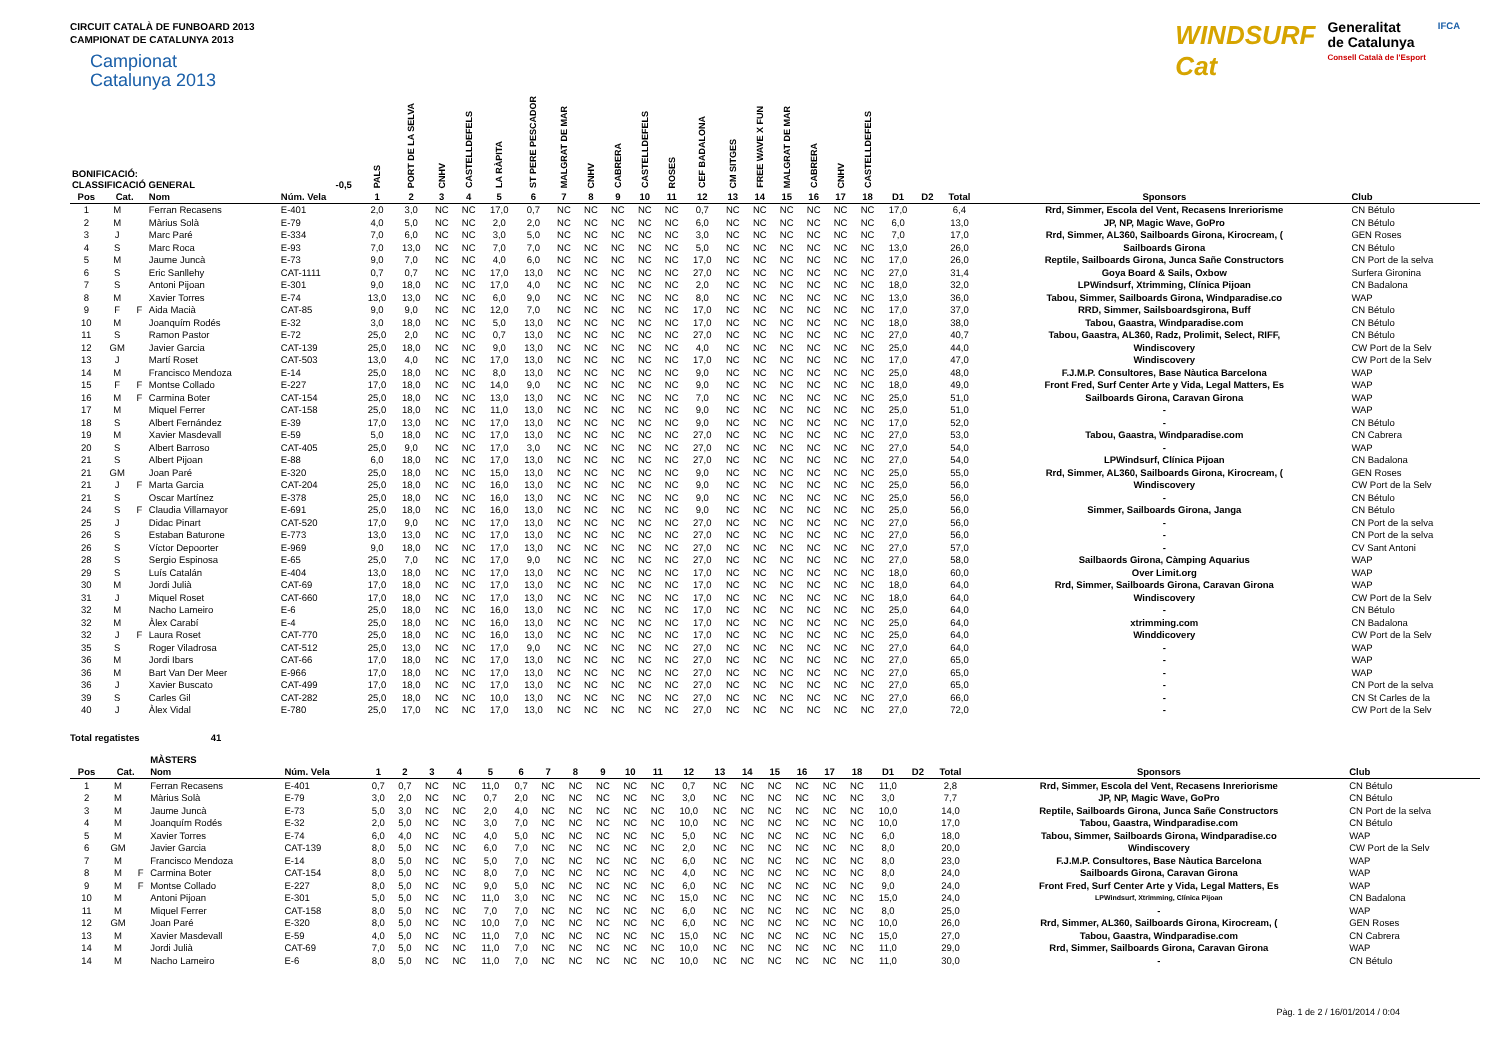CIRCUIT CATALÀ DE FUNBOARD 2013
CAMPIONAT DE CATALUNYA 2013
Campionat
Catalunya 2013
WINDSURF
Cat
Generalitat
de Catalunya
Consell Català de l'Esport
IFCA
| BONIFICACIÓ: CLASSIFICACIÓ GENERAL | | | | -0,5 | | PALS | PORT DE LA SELVA | CNHV | CASTELLDEFELS | LA RÀPITA | ST PERE PESCADOR | MALGRAT DE MAR | CNHV | CABRERA | CASTELLDEFELS | ROSES | CEF BADALONA | CM SITGES | FREE WAVE X FUN | MALGRAT DE MAR | CABRERA | CNHV | CASTELLDEFELS | | | | | |
| --- | --- | --- | --- | --- | --- | --- | --- | --- | --- | --- | --- | --- | --- | --- | --- | --- | --- | --- | --- | --- | --- | --- | --- | --- | --- | --- | --- | --- |
| Pos | Cat. | | Nom | Núm. Vela | | 1 | 2 | 3 | 4 | 5 | 6 | 7 | 8 | 9 | 10 | 11 | 12 | 13 | 14 | 15 | 16 | 17 | 18 | D1 | D2 | Total | Sponsors | Club |
| 1 | M | | Ferran Recasens | E-401 | | 2,0 | 3,0 | NC | NC | 17,0 | 0,7 | NC | NC | NC | NC | NC | 0,7 | NC | NC | NC | NC | NC | NC | 17,0 | | 6,4 | Rrd, Simmer, Escola del Vent, Recasens Inreriorisme | CN Bétulo |
| 2 | M | | Màrius Solà | E-79 | | 4,0 | 5,0 | NC | NC | 2,0 | 2,0 | NC | NC | NC | NC | NC | 6,0 | NC | NC | NC | NC | NC | NC | 6,0 | | 13,0 | JP, NP, Magic Wave, GoPro | CN Bétulo |
| 3 | J | | Marc Paré | E-334 | | 7,0 | 6,0 | NC | NC | 3,0 | 5,0 | NC | NC | NC | NC | NC | 3,0 | NC | NC | NC | NC | NC | NC | 7,0 | | 17,0 | Rrd, Simmer, AL360, Sailboards Girona, Kirocream, ( | GEN Roses |
| 4 | S | | Marc Roca | E-93 | | 7,0 | 13,0 | NC | NC | 7,0 | 7,0 | NC | NC | NC | NC | NC | 5,0 | NC | NC | NC | NC | NC | NC | 13,0 | | 26,0 | Sailboards Girona | CN Bétulo |
| 5 | M | | Jaume Juncà | E-73 | | 9,0 | 7,0 | NC | NC | 4,0 | 6,0 | NC | NC | NC | NC | NC | 17,0 | NC | NC | NC | NC | NC | NC | 17,0 | | 26,0 | Reptile, Sailboards Girona, Junca Sañe Constructors | CN Port de la selva |
| 6 | S | | Eric Sanllehy | CAT-1111 | | 0,7 | 0,7 | NC | NC | 17,0 | 13,0 | NC | NC | NC | NC | NC | 27,0 | NC | NC | NC | NC | NC | NC | 27,0 | | 31,4 | Goya Board & Sails, Oxbow | Surfera Gironina |
| 7 | S | | Antoni Pijoan | E-301 | | 9,0 | 18,0 | NC | NC | 17,0 | 4,0 | NC | NC | NC | NC | NC | 2,0 | NC | NC | NC | NC | NC | NC | 18,0 | | 32,0 | LPWindsurf, Xtrimming, Clínica Pijoan | CN Badalona |
| 8 | M | | Xavier Torres | E-74 | | 13,0 | 13,0 | NC | NC | 6,0 | 9,0 | NC | NC | NC | NC | NC | 8,0 | NC | NC | NC | NC | NC | NC | 13,0 | | 36,0 | Tabou, Simmer, Sailboards Girona, Windparadise.co | WAP |
| 9 | F | F | Aida Macià | CAT-85 | | 9,0 | 9,0 | NC | NC | 12,0 | 7,0 | NC | NC | NC | NC | NC | 17,0 | NC | NC | NC | NC | NC | NC | 17,0 | | 37,0 | RRD, Simmer, Sailsboardsgirona, Buff | CN Bétulo |
| 10 | M | | Joanquím Rodés | E-32 | | 3,0 | 18,0 | NC | NC | 5,0 | 13,0 | NC | NC | NC | NC | NC | 17,0 | NC | NC | NC | NC | NC | NC | 18,0 | | 38,0 | Tabou, Gaastra, Windparadise.com | CN Bétulo |
| 11 | S | | Ramon Pastor | E-72 | | 25,0 | 2,0 | NC | NC | 0,7 | 13,0 | NC | NC | NC | NC | NC | 27,0 | NC | NC | NC | NC | NC | NC | 27,0 | | 40,7 | Tabou, Gaastra, AL360, Radz, Prolimit, Select, RIFF, | CN Bétulo |
| 12 | GM | | Javier Garcia | CAT-139 | | 25,0 | 18,0 | NC | NC | 9,0 | 13,0 | NC | NC | NC | NC | NC | 4,0 | NC | NC | NC | NC | NC | NC | 25,0 | | 44,0 | Windiscovery | CW Port de la Selv |
| 13 | J | | Martí Roset | CAT-503 | | 13,0 | 4,0 | NC | NC | 17,0 | 13,0 | NC | NC | NC | NC | NC | 17,0 | NC | NC | NC | NC | NC | NC | 17,0 | | 47,0 | Windiscovery | CW Port de la Selv |
| 14 | M | | Francisco Mendoza | E-14 | | 25,0 | 18,0 | NC | NC | 8,0 | 13,0 | NC | NC | NC | NC | NC | 9,0 | NC | NC | NC | NC | NC | NC | 25,0 | | 48,0 | F.J.M.P. Consultores, Base Nàutica Barcelona | WAP |
| 15 | F | F | Montse Collado | E-227 | | 17,0 | 18,0 | NC | NC | 14,0 | 9,0 | NC | NC | NC | NC | NC | 9,0 | NC | NC | NC | NC | NC | NC | 18,0 | | 49,0 | Front Fred, Surf Center Arte y Vida, Legal Matters, Es | WAP |
| 16 | M | F | Carmina Boter | CAT-154 | | 25,0 | 18,0 | NC | NC | 13,0 | 13,0 | NC | NC | NC | NC | NC | 7,0 | NC | NC | NC | NC | NC | NC | 25,0 | | 51,0 | Sailboards Girona, Caravan Girona | WAP |
| 17 | M | | Miquel Ferrer | CAT-158 | | 25,0 | 18,0 | NC | NC | 11,0 | 13,0 | NC | NC | NC | NC | NC | 9,0 | NC | NC | NC | NC | NC | NC | 25,0 | | 51,0 | - | WAP |
| 18 | S | | Albert Fernández | E-39 | | 17,0 | 13,0 | NC | NC | 17,0 | 13,0 | NC | NC | NC | NC | NC | 9,0 | NC | NC | NC | NC | NC | NC | 17,0 | | 52,0 | - | CN Bétulo |
| 19 | M | | Xavier Masdevall | E-59 | | 5,0 | 18,0 | NC | NC | 17,0 | 13,0 | NC | NC | NC | NC | NC | 27,0 | NC | NC | NC | NC | NC | NC | 27,0 | | 53,0 | Tabou, Gaastra, Windparadise.com | CN Cabrera |
| 20 | S | | Albert Barroso | CAT-405 | | 25,0 | 9,0 | NC | NC | 17,0 | 3,0 | NC | NC | NC | NC | NC | 27,0 | NC | NC | NC | NC | NC | NC | 27,0 | | 54,0 | - | WAP |
| 21 | S | | Albert Pijoan | E-88 | | 6,0 | 18,0 | NC | NC | 17,0 | 13,0 | NC | NC | NC | NC | NC | 27,0 | NC | NC | NC | NC | NC | NC | 27,0 | | 54,0 | LPWindsurf, Clínica Pijoan | CN Badalona |
| 21 | GM | | Joan Paré | E-320 | | 25,0 | 18,0 | NC | NC | 15,0 | 13,0 | NC | NC | NC | NC | NC | 9,0 | NC | NC | NC | NC | NC | NC | 25,0 | | 55,0 | Rrd, Simmer, AL360, Sailboards Girona, Kirocream, ( | GEN Roses |
| 21 | J | F | Marta Garcia | CAT-204 | | 25,0 | 18,0 | NC | NC | 16,0 | 13,0 | NC | NC | NC | NC | NC | 9,0 | NC | NC | NC | NC | NC | NC | 25,0 | | 56,0 | Windiscovery | CW Port de la Selv |
| 21 | S | | Oscar Martínez | E-378 | | 25,0 | 18,0 | NC | NC | 16,0 | 13,0 | NC | NC | NC | NC | NC | 9,0 | NC | NC | NC | NC | NC | NC | 25,0 | | 56,0 | - | CN Bétulo |
| 24 | S | F | Claudia Villamayor | E-691 | | 25,0 | 18,0 | NC | NC | 16,0 | 13,0 | NC | NC | NC | NC | NC | 9,0 | NC | NC | NC | NC | NC | NC | 25,0 | | 56,0 | Simmer, Sailboards Girona, Janga | CN Bétulo |
| 25 | J | | Didac Pinart | CAT-520 | | 17,0 | 9,0 | NC | NC | 17,0 | 13,0 | NC | NC | NC | NC | NC | 27,0 | NC | NC | NC | NC | NC | NC | 27,0 | | 56,0 | - | CN Port de la selva |
| 26 | S | | Estaban Baturone | E-773 | | 13,0 | 13,0 | NC | NC | 17,0 | 13,0 | NC | NC | NC | NC | NC | 27,0 | NC | NC | NC | NC | NC | NC | 27,0 | | 56,0 | - | CN Port de la selva |
| 26 | S | | Víctor Depoorter | E-969 | | 9,0 | 18,0 | NC | NC | 17,0 | 13,0 | NC | NC | NC | NC | NC | 27,0 | NC | NC | NC | NC | NC | NC | 27,0 | | 57,0 | - | CV Sant Antoni |
| 28 | S | | Sergio Espinosa | E-65 | | 25,0 | 7,0 | NC | NC | 17,0 | 9,0 | NC | NC | NC | NC | NC | 27,0 | NC | NC | NC | NC | NC | NC | 27,0 | | 58,0 | Sailbaords Girona, Càmping Aquarius | WAP |
| 29 | S | | Luís Catalán | E-404 | | 13,0 | 18,0 | NC | NC | 17,0 | 13,0 | NC | NC | NC | NC | NC | 17,0 | NC | NC | NC | NC | NC | NC | 18,0 | | 60,0 | Over Limit.org | WAP |
| 30 | M | | Jordi Julià | CAT-69 | | 17,0 | 18,0 | NC | NC | 17,0 | 13,0 | NC | NC | NC | NC | NC | 17,0 | NC | NC | NC | NC | NC | NC | 18,0 | | 64,0 | Rrd, Simmer, Sailboards Girona, Caravan Girona | WAP |
| 31 | J | | Miquel Roset | CAT-660 | | 17,0 | 18,0 | NC | NC | 17,0 | 13,0 | NC | NC | NC | NC | NC | 17,0 | NC | NC | NC | NC | NC | NC | 18,0 | | 64,0 | Windiscovery | CW Port de la Selv |
| 32 | M | | Nacho Lameiro | E-6 | | 25,0 | 18,0 | NC | NC | 16,0 | 13,0 | NC | NC | NC | NC | NC | 17,0 | NC | NC | NC | NC | NC | NC | 25,0 | | 64,0 | - | CN Bétulo |
| 32 | M | | Àlex Carabí | E-4 | | 25,0 | 18,0 | NC | NC | 16,0 | 13,0 | NC | NC | NC | NC | NC | 17,0 | NC | NC | NC | NC | NC | NC | 25,0 | | 64,0 | xtrimming.com | CN Badalona |
| 32 | J | F | Laura Roset | CAT-770 | | 25,0 | 18,0 | NC | NC | 16,0 | 13,0 | NC | NC | NC | NC | NC | 17,0 | NC | NC | NC | NC | NC | NC | 25,0 | | 64,0 | Winddicovery | CW Port de la Selv |
| 35 | S | | Roger Viladrosa | CAT-512 | | 25,0 | 13,0 | NC | NC | 17,0 | 9,0 | NC | NC | NC | NC | NC | 27,0 | NC | NC | NC | NC | NC | NC | 27,0 | | 64,0 | - | WAP |
| 36 | M | | Jordi Ibars | CAT-66 | | 17,0 | 18,0 | NC | NC | 17,0 | 13,0 | NC | NC | NC | NC | NC | 27,0 | NC | NC | NC | NC | NC | NC | 27,0 | | 65,0 | - | WAP |
| 36 | M | | Bart Van Der Meer | E-966 | | 17,0 | 18,0 | NC | NC | 17,0 | 13,0 | NC | NC | NC | NC | NC | 27,0 | NC | NC | NC | NC | NC | NC | 27,0 | | 65,0 | - | WAP |
| 36 | J | | Xavier Buscato | CAT-499 | | 17,0 | 18,0 | NC | NC | 17,0 | 13,0 | NC | NC | NC | NC | NC | 27,0 | NC | NC | NC | NC | NC | NC | 27,0 | | 65,0 | - | CN Port de la selva |
| 39 | S | | Carles Gil | CAT-282 | | 25,0 | 18,0 | NC | NC | 10,0 | 13,0 | NC | NC | NC | NC | NC | 27,0 | NC | NC | NC | NC | NC | NC | 27,0 | | 66,0 | - | CN St Carles de la |
| 40 | J | | Àlex Vidal | E-780 | | 25,0 | 17,0 | NC | NC | 17,0 | 13,0 | NC | NC | NC | NC | NC | 27,0 | NC | NC | NC | NC | NC | NC | 27,0 | | 72,0 | - | CW Port de la Selv |
Total regatistes 41
| | | | MÀSTERS | | | | | | | | | | | | | | | | | | | | | | | | | |
| --- | --- | --- | --- | --- | --- | --- | --- | --- | --- | --- | --- | --- | --- | --- | --- | --- | --- | --- | --- | --- | --- | --- | --- | --- | --- | --- | --- | --- |
| Pos | Cat. | | Nom | Núm. Vela | | 1 | 2 | 3 | 4 | 5 | 6 | 7 | 8 | 9 | 10 | 11 | 12 | 13 | 14 | 15 | 16 | 17 | 18 | D1 | D2 | Total | Sponsors | Club |
| 1 | M | | Ferran Recasens | E-401 | | 0,7 | 0,7 | NC | NC | 11,0 | 0,7 | NC | NC | NC | NC | NC | 0,7 | NC | NC | NC | NC | NC | NC | 11,0 | | 2,8 | Rrd, Simmer, Escola del Vent, Recasens Inreriorisme | CN Bétulo |
| 2 | M | | Màrius Solà | E-79 | | 3,0 | 2,0 | NC | NC | 0,7 | 2,0 | NC | NC | NC | NC | NC | 3,0 | NC | NC | NC | NC | NC | NC | 3,0 | | 7,7 | JP, NP, Magic Wave, GoPro | CN Bétulo |
| 3 | M | | Jaume Juncà | E-73 | | 5,0 | 3,0 | NC | NC | 2,0 | 4,0 | NC | NC | NC | NC | NC | 10,0 | NC | NC | NC | NC | NC | NC | 10,0 | | 14,0 | Reptile, Sailboards Girona, Junca Sañe Constructors | CN Port de la selva |
| 4 | M | | Joanquím Rodés | E-32 | | 2,0 | 5,0 | NC | NC | 3,0 | 7,0 | NC | NC | NC | NC | NC | 10,0 | NC | NC | NC | NC | NC | NC | 10,0 | | 17,0 | Tabou, Gaastra, Windparadise.com | CN Bétulo |
| 5 | M | | Xavier Torres | E-74 | | 6,0 | 4,0 | NC | NC | 4,0 | 5,0 | NC | NC | NC | NC | NC | 5,0 | NC | NC | NC | NC | NC | NC | 6,0 | | 18,0 | Tabou, Simmer, Sailboards Girona, Windparadise.co | WAP |
| 6 | GM | | Javier Garcia | CAT-139 | | 8,0 | 5,0 | NC | NC | 6,0 | 7,0 | NC | NC | NC | NC | NC | 2,0 | NC | NC | NC | NC | NC | NC | 8,0 | | 20,0 | Windiscovery | CW Port de la Selv |
| 7 | M | | Francisco Mendoza | E-14 | | 8,0 | 5,0 | NC | NC | 5,0 | 7,0 | NC | NC | NC | NC | NC | 6,0 | NC | NC | NC | NC | NC | NC | 8,0 | | 23,0 | F.J.M.P. Consultores, Base Nàutica Barcelona | WAP |
| 8 | M | F | Carmina Boter | CAT-154 | | 8,0 | 5,0 | NC | NC | 8,0 | 7,0 | NC | NC | NC | NC | NC | 4,0 | NC | NC | NC | NC | NC | NC | 8,0 | | 24,0 | Sailboards Girona, Caravan Girona | WAP |
| 9 | M | F | Montse Collado | E-227 | | 8,0 | 5,0 | NC | NC | 9,0 | 5,0 | NC | NC | NC | NC | NC | 6,0 | NC | NC | NC | NC | NC | NC | 9,0 | | 24,0 | Front Fred, Surf Center Arte y Vida, Legal Matters, Es | WAP |
| 10 | M | | Antoni Pijoan | E-301 | | 5,0 | 5,0 | NC | NC | 11,0 | 3,0 | NC | NC | NC | NC | NC | 15,0 | NC | NC | NC | NC | NC | NC | 15,0 | | 24,0 | LPWindsurf, Xtrimming, Clínica Pijoan | CN Badalona |
| 11 | M | | Miquel Ferrer | CAT-158 | | 8,0 | 5,0 | NC | NC | 7,0 | 7,0 | NC | NC | NC | NC | NC | 6,0 | NC | NC | NC | NC | NC | NC | 8,0 | | 25,0 | - | WAP |
| 12 | GM | | Joan Paré | E-320 | | 8,0 | 5,0 | NC | NC | 10,0 | 7,0 | NC | NC | NC | NC | NC | 6,0 | NC | NC | NC | NC | NC | NC | 10,0 | | 26,0 | Rrd, Simmer, AL360, Sailboards Girona, Kirocream, ( | GEN Roses |
| 13 | M | | Xavier Masdevall | E-59 | | 4,0 | 5,0 | NC | NC | 11,0 | 7,0 | NC | NC | NC | NC | NC | 15,0 | NC | NC | NC | NC | NC | NC | 15,0 | | 27,0 | Tabou, Gaastra, Windparadise.com | CN Cabrera |
| 14 | M | | Jordi Julià | CAT-69 | | 7,0 | 5,0 | NC | NC | 11,0 | 7,0 | NC | NC | NC | NC | NC | 10,0 | NC | NC | NC | NC | NC | NC | 11,0 | | 29,0 | Rrd, Simmer, Sailboards Girona, Caravan Girona | WAP |
| 14 | M | | Nacho Lameiro | E-6 | | 8,0 | 5,0 | NC | NC | 11,0 | 7,0 | NC | NC | NC | NC | NC | 10,0 | NC | NC | NC | NC | NC | NC | 11,0 | | 30,0 | - | CN Bétulo |
Pàg. 1 de 2 / 16/01/2014 / 0:04